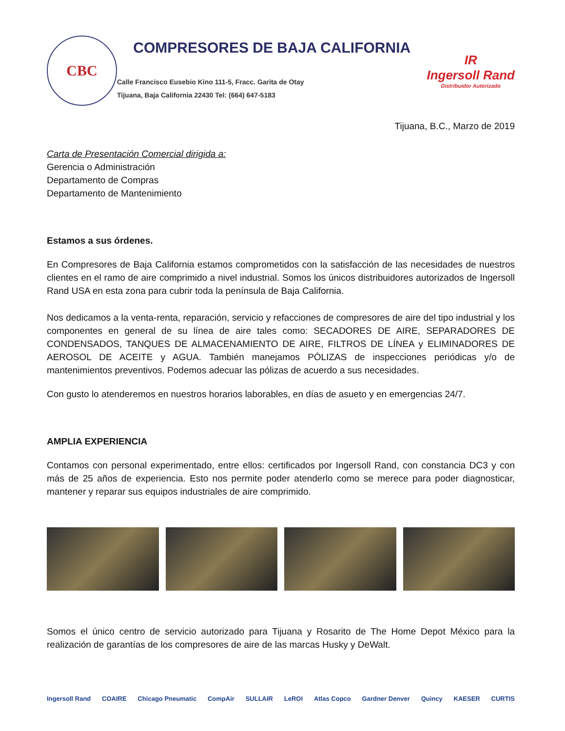CBC
COMPRESORES DE BAJA CALIFORNIA
Calle Francisco Eusebio Kino 111-5, Fracc. Garita de Otay
Tijuana, Baja California 22430 Tel: (664) 647-5183
IR
Ingersoll Rand
Distribuidor Autorizado
Tijuana, B.C., Marzo de 2019
Carta de Presentación Comercial dirigida a:
Gerencia o Administración
Departamento de Compras
Departamento de Mantenimiento
Estamos a sus órdenes.
En Compresores de Baja California estamos comprometidos con la satisfacción de las necesidades de nuestros clientes en el ramo de aire comprimido a nivel industrial. Somos los únicos distribuidores autorizados de Ingersoll Rand USA en esta zona para cubrir toda la península de Baja California.
Nos dedicamos a la venta-renta, reparación, servicio y refacciones de compresores de aire del tipo industrial y los componentes en general de su línea de aire tales como: SECADORES DE AIRE, SEPARADORES DE CONDENSADOS, TANQUES DE ALMACENAMIENTO DE AIRE, FILTROS DE LÍNEA y ELIMINADORES DE AEROSOL DE ACEITE y AGUA. También manejamos PÓLIZAS de inspecciones periódicas y/o de mantenimientos preventivos. Podemos adecuar las pólizas de acuerdo a sus necesidades.
Con gusto lo atenderemos en nuestros horarios laborables, en días de asueto y en emergencias 24/7.
AMPLIA EXPERIENCIA
Contamos con personal experimentado, entre ellos: certificados por Ingersoll Rand, con constancia DC3 y con más de 25 años de experiencia. Esto nos permite poder atenderlo como se merece para poder diagnosticar, mantener y reparar sus equipos industriales de aire comprimido.
Somos el único centro de servicio autorizado para Tijuana y Rosarito de The Home Depot México para la realización de garantías de los compresores de aire de las marcas Husky y DeWalt.
Ingersoll Rand COAIRE Chicago Pneumatic CompAir SULLAIR LeROI Atlas Copco Gardner Denver Quincy KAESER CURTIS